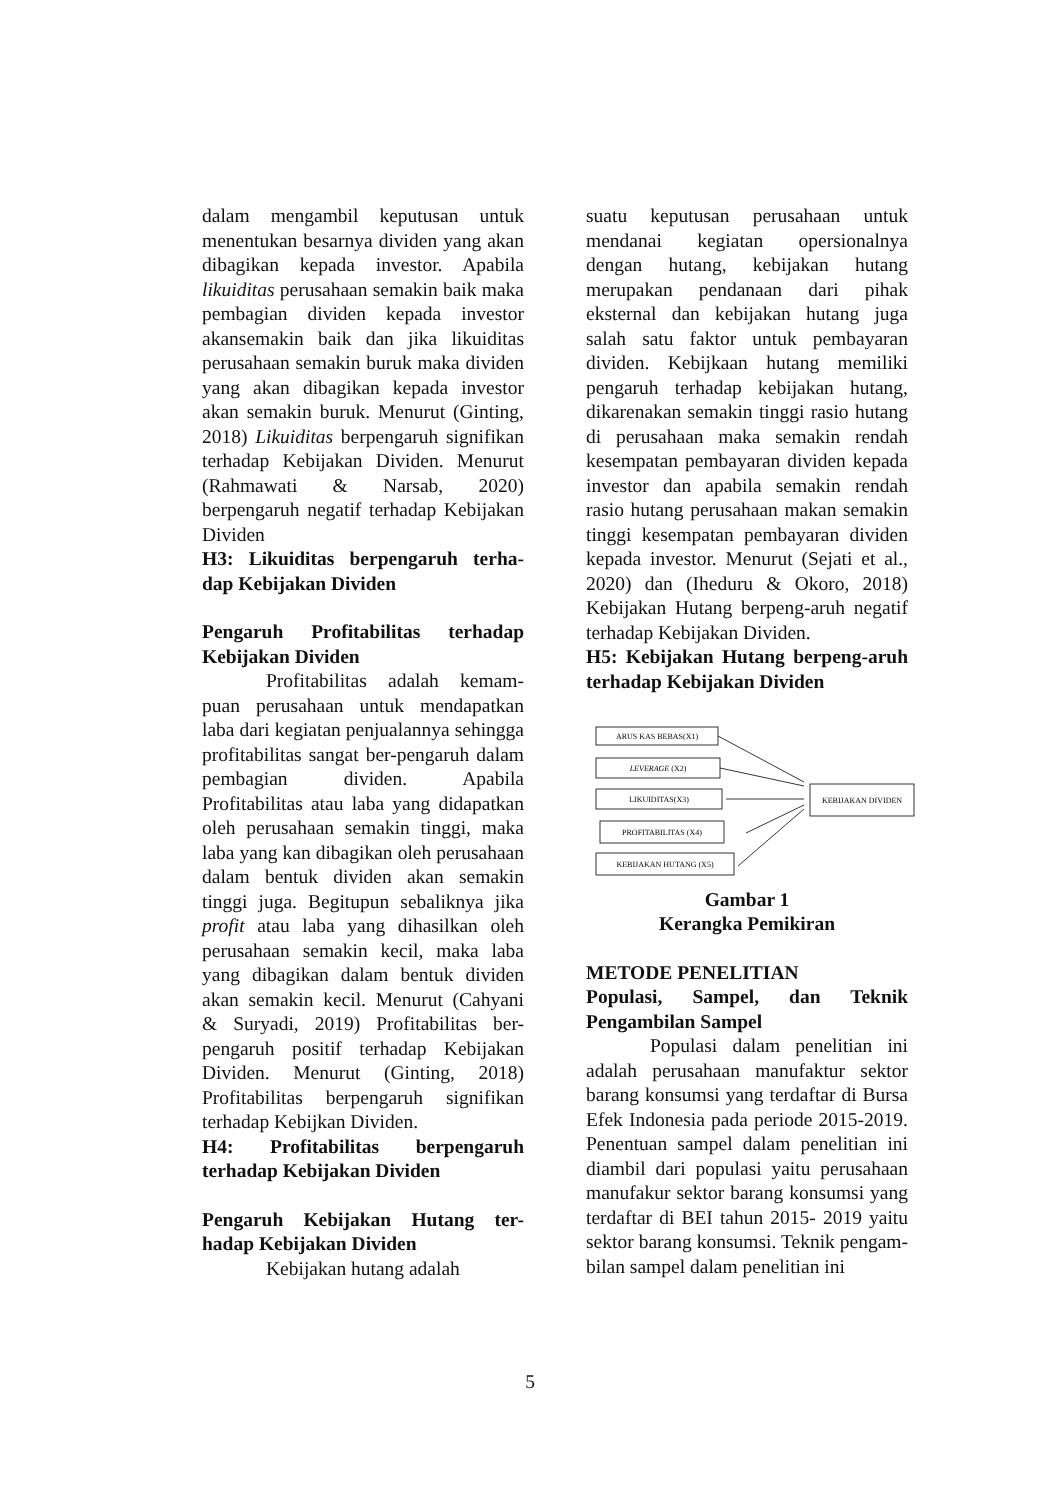dalam mengambil keputusan untuk menentukan besarnya dividen yang akan dibagikan kepada investor. Apabila likuiditas perusahaan semakin baik maka pembagian dividen kepada investor akansemakin baik dan jika likuiditas perusahaan semakin buruk maka dividen yang akan dibagikan kepada investor akan semakin buruk. Menurut (Ginting, 2018) Likuiditas berpengaruh signifikan terhadap Kebijakan Dividen. Menurut (Rahmawati & Narsab, 2020) berpengaruh negatif terhadap Kebijakan Dividen
H3: Likuiditas berpengaruh terha-dap Kebijakan Dividen
Pengaruh Profitabilitas terhadap Kebijakan Dividen
Profitabilitas adalah kemam-puan perusahaan untuk mendapatkan laba dari kegiatan penjualannya sehingga profitabilitas sangat ber-pengaruh dalam pembagian dividen. Apabila Profitabilitas atau laba yang didapatkan oleh perusahaan semakin tinggi, maka laba yang kan dibagikan oleh perusahaan dalam bentuk dividen akan semakin tinggi juga. Begitupun sebaliknya jika profit atau laba yang dihasilkan oleh perusahaan semakin kecil, maka laba yang dibagikan dalam bentuk dividen akan semakin kecil. Menurut (Cahyani & Suryadi, 2019) Profitabilitas ber-pengaruh positif terhadap Kebijakan Dividen. Menurut (Ginting, 2018) Profitabilitas berpengaruh signifikan terhadap Kebijkan Dividen.
H4: Profitabilitas berpengaruh terhadap Kebijakan Dividen
Pengaruh Kebijakan Hutang ter-hadap Kebijakan Dividen
Kebijakan hutang adalah
suatu keputusan perusahaan untuk mendanai kegiatan opersionalnya dengan hutang, kebijakan hutang merupakan pendanaan dari pihak eksternal dan kebijakan hutang juga salah satu faktor untuk pembayaran dividen. Kebijkaan hutang memiliki pengaruh terhadap kebijakan hutang, dikarenakan semakin tinggi rasio hutang di perusahaan maka semakin rendah kesempatan pembayaran dividen kepada investor dan apabila semakin rendah rasio hutang perusahaan makan semakin tinggi kesempatan pembayaran dividen kepada investor. Menurut (Sejati et al., 2020) dan (Iheduru & Okoro, 2018) Kebijakan Hutang berpeng-aruh negatif terhadap Kebijakan Dividen.
H5: Kebijakan Hutang berpeng-aruh terhadap Kebijakan Dividen
ARUS KAS BEBAS(X1)
LEVERAGE (X2)
LIKUIDITAS(X3)
PROFITABILITAS (X4)
KEBIJAKAN HUTANG (X5)
KEBIJAKAN DIVIDEN
Gambar 1
Kerangka Pemikiran
METODE PENELITIAN
Populasi, Sampel, dan Teknik Pengambilan Sampel
Populasi dalam penelitian ini adalah perusahaan manufaktur sektor barang konsumsi yang terdaftar di Bursa Efek Indonesia pada periode 2015-2019. Penentuan sampel dalam penelitian ini diambil dari populasi yaitu perusahaan manufakur sektor barang konsumsi yang terdaftar di BEI tahun 2015- 2019 yaitu sektor barang konsumsi. Teknik pengam-bilan sampel dalam penelitian ini
5